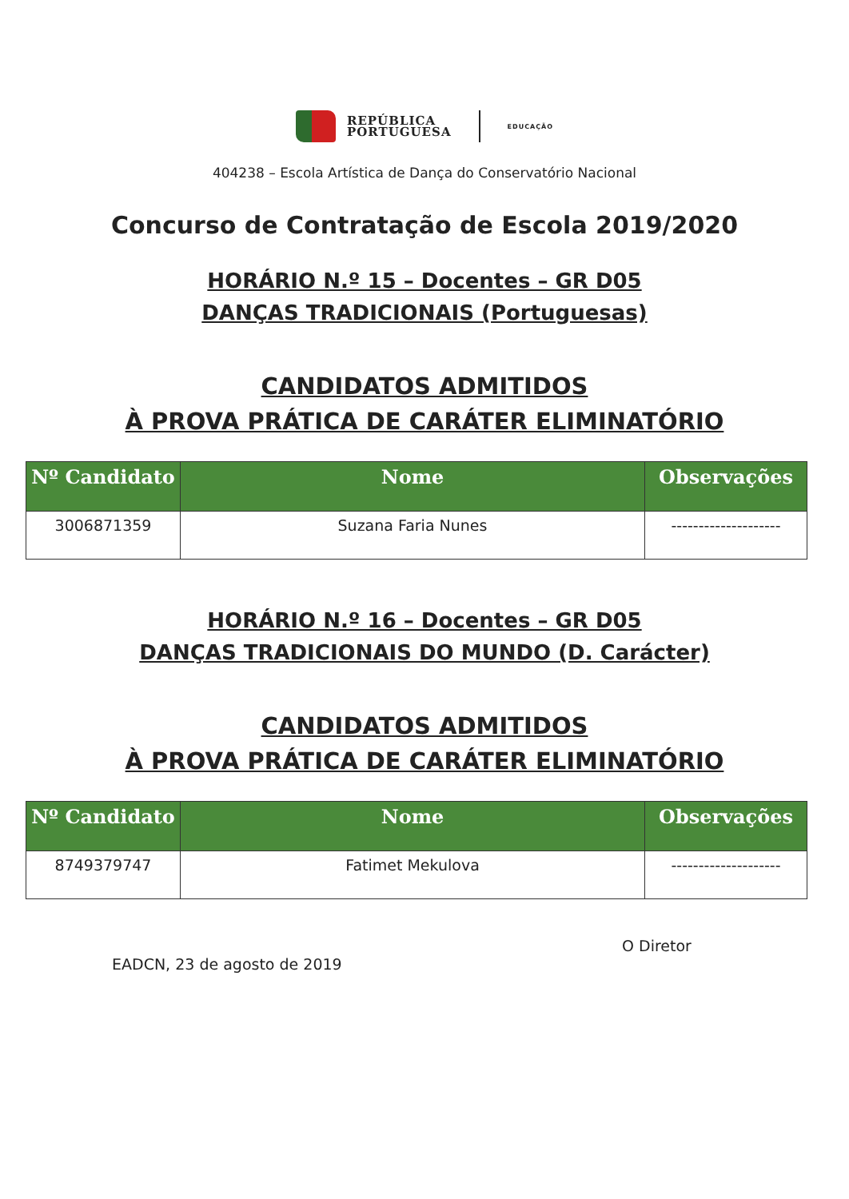REPÚBLICA
PORTUGUESA
EDUCAÇÃO
404238 – Escola Artística de Dança do Conservatório Nacional
Concurso de Contratação de Escola 2019/2020
HORÁRIO N.º 15 – Docentes – GR D05
DANÇAS TRADICIONAIS (Portuguesas)
CANDIDATOS ADMITIDOS
À PROVA PRÁTICA DE CARÁTER ELIMINATÓRIO
| Nº Candidato | Nome | Observações |
| --- | --- | --- |
| 3006871359 | Suzana Faria Nunes | -------------------- |
HORÁRIO N.º 16 – Docentes – GR D05
DANÇAS TRADICIONAIS DO MUNDO (D. Carácter)
CANDIDATOS ADMITIDOS
À PROVA PRÁTICA DE CARÁTER ELIMINATÓRIO
| Nº Candidato | Nome | Observações |
| --- | --- | --- |
| 8749379747 | Fatimet Mekulova | -------------------- |
EADCN, 23 de agosto de 2019
O Diretor